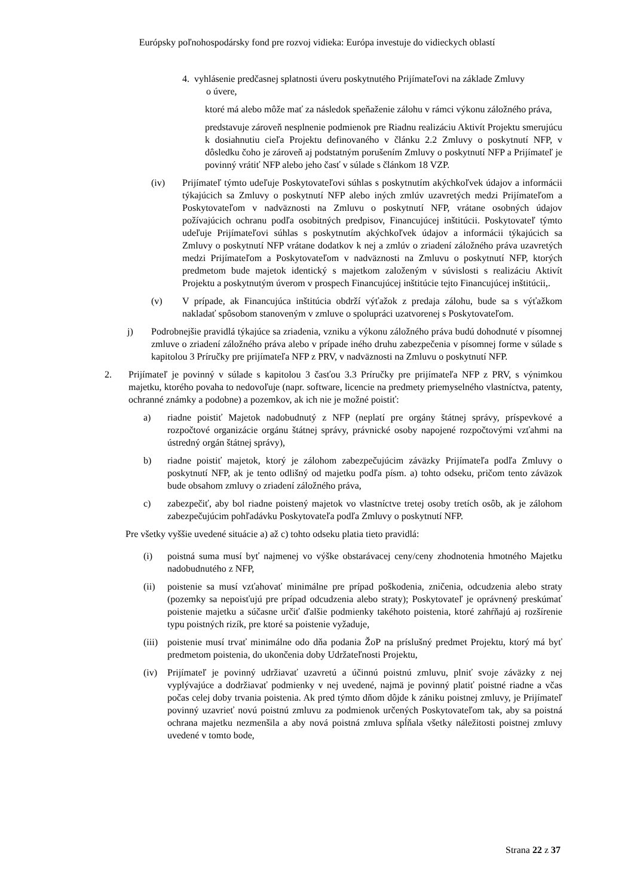Európsky poľnohospodársky fond pre rozvoj vidieka: Európa investuje do vidieckych oblastí
4. vyhlásenie predčasnej splatnosti úveru poskytnutého Prijímateľovi na základe Zmluvy
o úvere,
ktoré má alebo môže mať za následok speňaženie zálohu v rámci výkonu záložného práva,
predstavuje zároveň nesplnenie podmienok pre Riadnu realizáciu Aktivít Projektu smerujúcu k dosiahnutiu cieľa Projektu definovaného v článku 2.2 Zmluvy o poskytnutí NFP, v dôsledku čoho je zároveň aj podstatným porušením Zmluvy o poskytnutí NFP a Prijímateľ je povinný vrátiť NFP alebo jeho časť v súlade s článkom 18 VZP.
(iv) Prijímateľ týmto udeľuje Poskytovateľovi súhlas s poskytnutím akýchkoľvek údajov a informácii týkajúcich sa Zmluvy o poskytnutí NFP alebo iných zmlúv uzavretých medzi Prijímateľom a Poskytovateľom v nadväznosti na Zmluvu o poskytnutí NFP, vrátane osobných údajov požívajúcich ochranu podľa osobitných predpisov, Financujúcej inštitúcii. Poskytovateľ týmto udeľuje Prijímateľovi súhlas s poskytnutím akýchkoľvek údajov a informácii týkajúcich sa Zmluvy o poskytnutí NFP vrátane dodatkov k nej a zmlúv o zriadení záložného práva uzavretých medzi Prijímateľom a Poskytovateľom v nadväznosti na Zmluvu o poskytnutí NFP, ktorých predmetom bude majetok identický s majetkom založeným v súvislosti s realizáciu Aktivít Projektu a poskytnutým úverom v prospech Financujúcej inštitúcie tejto Financujúcej inštitúcii,.
(v) V prípade, ak Financujúca inštitúcia obdrží výťažok z predaja zálohu, bude sa s výťažkom nakladať spôsobom stanoveným v zmluve o spolupráci uzatvorenej s Poskytovateľom.
j) Podrobnejšie pravidlá týkajúce sa zriadenia, vzniku a výkonu záložného práva budú dohodnuté v písomnej zmluve o zriadení záložného práva alebo v prípade iného druhu zabezpečenia v písomnej forme v súlade s kapitolou 3 Príručky pre prijímateľa NFP z PRV, v nadväznosti na Zmluvu o poskytnutí NFP.
2. Prijímateľ je povinný v súlade s kapitolou 3 časťou 3.3 Príručky pre prijímateľa NFP z PRV, s výnimkou majetku, ktorého povaha to nedovoľuje (napr. software, licencie na predmety priemyselného vlastníctva, patenty, ochranné známky a podobne) a pozemkov, ak ich nie je možné poistiť:
a) riadne poistiť Majetok nadobudnutý z NFP (neplatí pre orgány štátnej správy, príspevkové a rozpočtové organizácie orgánu štátnej správy, právnické osoby napojené rozpočtovými vzťahmi na ústredný orgán štátnej správy),
b) riadne poistiť majetok, ktorý je zálohom zabezpečujúcim záväzky Prijímateľa podľa Zmluvy o poskytnutí NFP, ak je tento odlišný od majetku podľa písm. a) tohto odseku, pričom tento záväzok bude obsahom zmluvy o zriadení záložného práva,
c) zabezpečiť, aby bol riadne poistený majetok vo vlastníctve tretej osoby tretích osôb, ak je zálohom zabezpečujúcim pohľadávku Poskytovateľa podľa Zmluvy o poskytnutí NFP.
Pre všetky vyššie uvedené situácie a) až c) tohto odseku platia tieto pravidlá:
(i) poistná suma musí byť najmenej vo výške obstarávacej ceny/ceny zhodnotenia hmotného Majetku nadobudnutého z NFP,
(ii) poistenie sa musí vzťahovať minimálne pre prípad poškodenia, zničenia, odcudzenia alebo straty (pozemky sa nepoisťujú pre prípad odcudzenia alebo straty); Poskytovateľ je oprávnený preskúmať poistenie majetku a súčasne určiť ďalšie podmienky takéhoto poistenia, ktoré zahŕňajú aj rozšírenie typu poistných rizík, pre ktoré sa poistenie vyžaduje,
(iii) poistenie musí trvať minimálne odo dňa podania ŽoP na príslušný predmet Projektu, ktorý má byť predmetom poistenia, do ukončenia doby Udržateľnosti Projektu,
(iv) Prijímateľ je povinný udržiavať uzavretú a účinnú poistnú zmluvu, plniť svoje záväzky z nej vyplývajúce a dodržiavať podmienky v nej uvedené, najmä je povinný platiť poistné riadne a včas počas celej doby trvania poistenia. Ak pred týmto dňom dôjde k zániku poistnej zmluvy, je Prijímateľ povinný uzavrieť novú poistnú zmluvu za podmienok určených Poskytovateľom tak, aby sa poistná ochrana majetku nezmenšila a aby nová poistná zmluva spĺňala všetky náležitosti poistnej zmluvy uvedené v tomto bode,
Strana 22 z 37